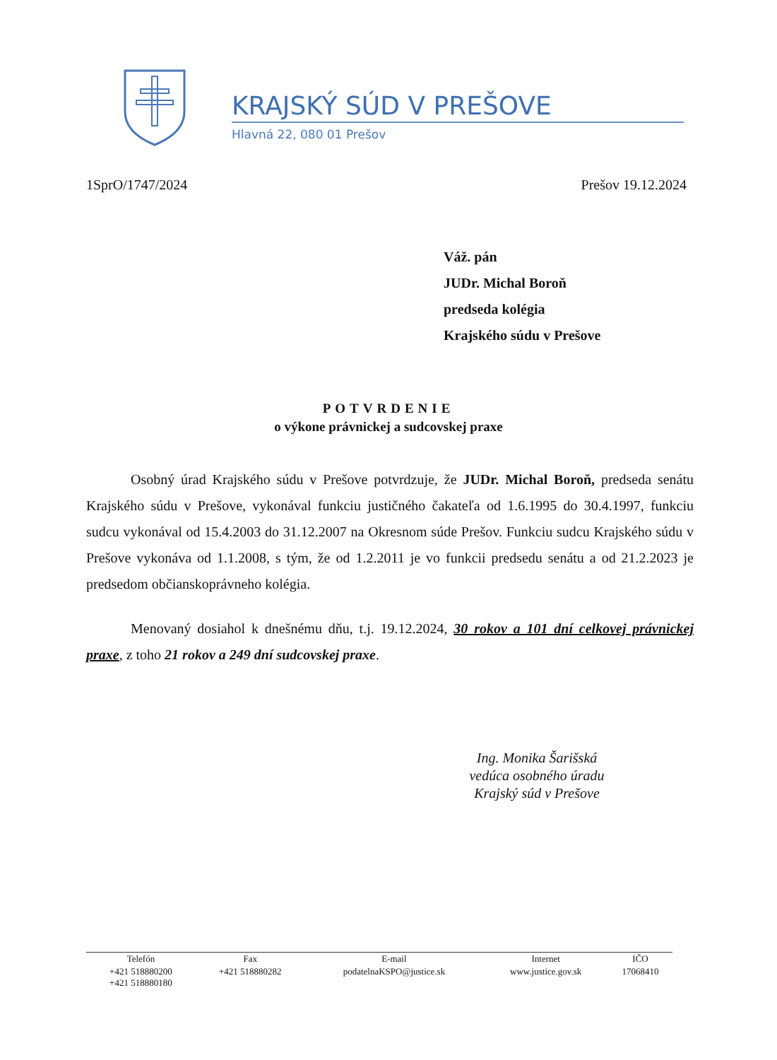KRAJSKÝ SÚD V PREŠOVE
Hlavná 22, 080 01 Prešov
1SprO/1747/2024 Prešov 19.12.2024
Váž. pán
JUDr. Michal Boroň
predseda kolégia
Krajského súdu v Prešove
POTVRDENIE
o výkone právnickej a sudcovskej praxe
Osobný úrad Krajského súdu v Prešove potvrdzuje, že JUDr. Michal Boroň, predseda senátu Krajského súdu v Prešove, vykonával funkciu justičného čakateľa od 1.6.1995 do 30.4.1997, funkciu sudcu vykonával od 15.4.2003 do 31.12.2007 na Okresnom súde Prešov. Funkciu sudcu Krajského súdu v Prešove vykonáva od 1.1.2008, s tým, že od 1.2.2011 je vo funkcii predsedu senátu a od 21.2.2023 je predsedom občianskoprávneho kolégia.
Menovaný dosiahol k dnešnému dňu, t.j. 19.12.2024, 30 rokov a 101 dní celkovej právnickej praxe, z toho 21 rokov a 249 dní sudcovskej praxe.
Ing. Monika Šarišská
vedúca osobného úradu
Krajský súd v Prešove
| Telefón | Fax | E-mail | Internet | IČO |
| --- | --- | --- | --- | --- |
| +421 518880200 +421 518880180 | +421 518880282 | podatelnaKSPO@justice.sk | www.justice.gov.sk | 17068410 |